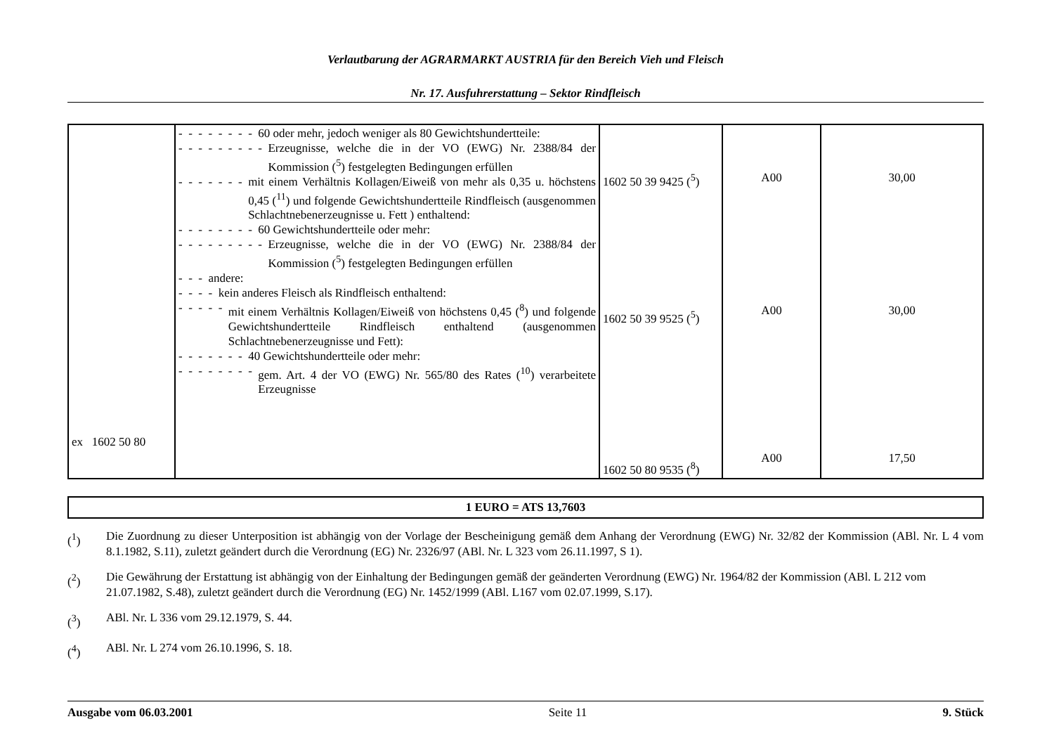Verlautbarung der AGRARMARKT AUSTRIA für den Bereich Vieh und Fleisch
Nr. 17. Ausfuhrerstattung – Sektor Rindfleisch
| ex 1602 50 80 | - - - - - - - - 60 oder mehr, jedoch weniger als 80 Gewichtshundertteile: - - - - - - - - - Erzeugnisse, welche die in der VO (EWG) Nr. 2388/84 der Kommission (<sup>5</sup>) festgelegten Bedingungen erfüllen - - - - - - - mit einem Verhältnis Kollagen/Eiweiß von mehr als 0,35 u. höchstens 0,45 (<sup>11</sup>) und folgende Gewichtshundertteile Rindfleisch (ausgenommen Schlachtnebenerzeugnisse u. Fett ) enthaltend: - - - - - - - - 60 Gewichtshundertteile oder mehr: - - - - - - - - - Erzeugnisse, welche die in der VO (EWG) Nr. 2388/84 der Kommission (<sup>5</sup>) festgelegten Bedingungen erfüllen - - - andere: - - - - kein anderes Fleisch als Rindfleisch enthaltend: - - - - - mit einem Verhältnis Kollagen/Eiweiß von höchstens 0,45 (<sup>8</sup>) und folgende Gewichtshundertteile Rindfleisch enthaltend (ausgenommen Schlachtnebenerzeugnisse und Fett): - - - - - - - 40 Gewichtshundertteile oder mehr: - - - - - - - - gem. Art. 4 der VO (EWG) Nr. 565/80 des Rates (<sup>10</sup>) verarbeitete Erzeugnisse | 1602 50 39 9425 (<sup>5</sup>) 1602 50 39 9525 (<sup>5</sup>) 1602 50 80 9535 (<sup>8</sup>) | A00 A00 A00 | 30,00 30,00 17,50 |
1 EURO = ATS 13,7603
(<sup>1</sup>) Die Zuordnung zu dieser Unterposition ist abhängig von der Vorlage der Bescheinigung gemäß dem Anhang der Verordnung (EWG) Nr. 32/82 der Kommission (ABl. Nr. L 4 vom 8.1.1982, S.11), zuletzt geändert durch die Verordnung (EG) Nr. 2326/97 (ABl. Nr. L 323 vom 26.11.1997, S 1).
(<sup>2</sup>) Die Gewährung der Erstattung ist abhängig von der Einhaltung der Bedingungen gemäß der geänderten Verordnung (EWG) Nr. 1964/82 der Kommission (ABl. L 212 vom 21.07.1982, S.48), zuletzt geändert durch die Verordnung (EG) Nr. 1452/1999 (ABl. L167 vom 02.07.1999, S.17).
(<sup>3</sup>) ABl. Nr. L 336 vom 29.12.1979, S. 44.
(<sup>4</sup>) ABl. Nr. L 274 vom 26.10.1996, S. 18.
Ausgabe vom 06.03.2001 Seite 11 9. Stück